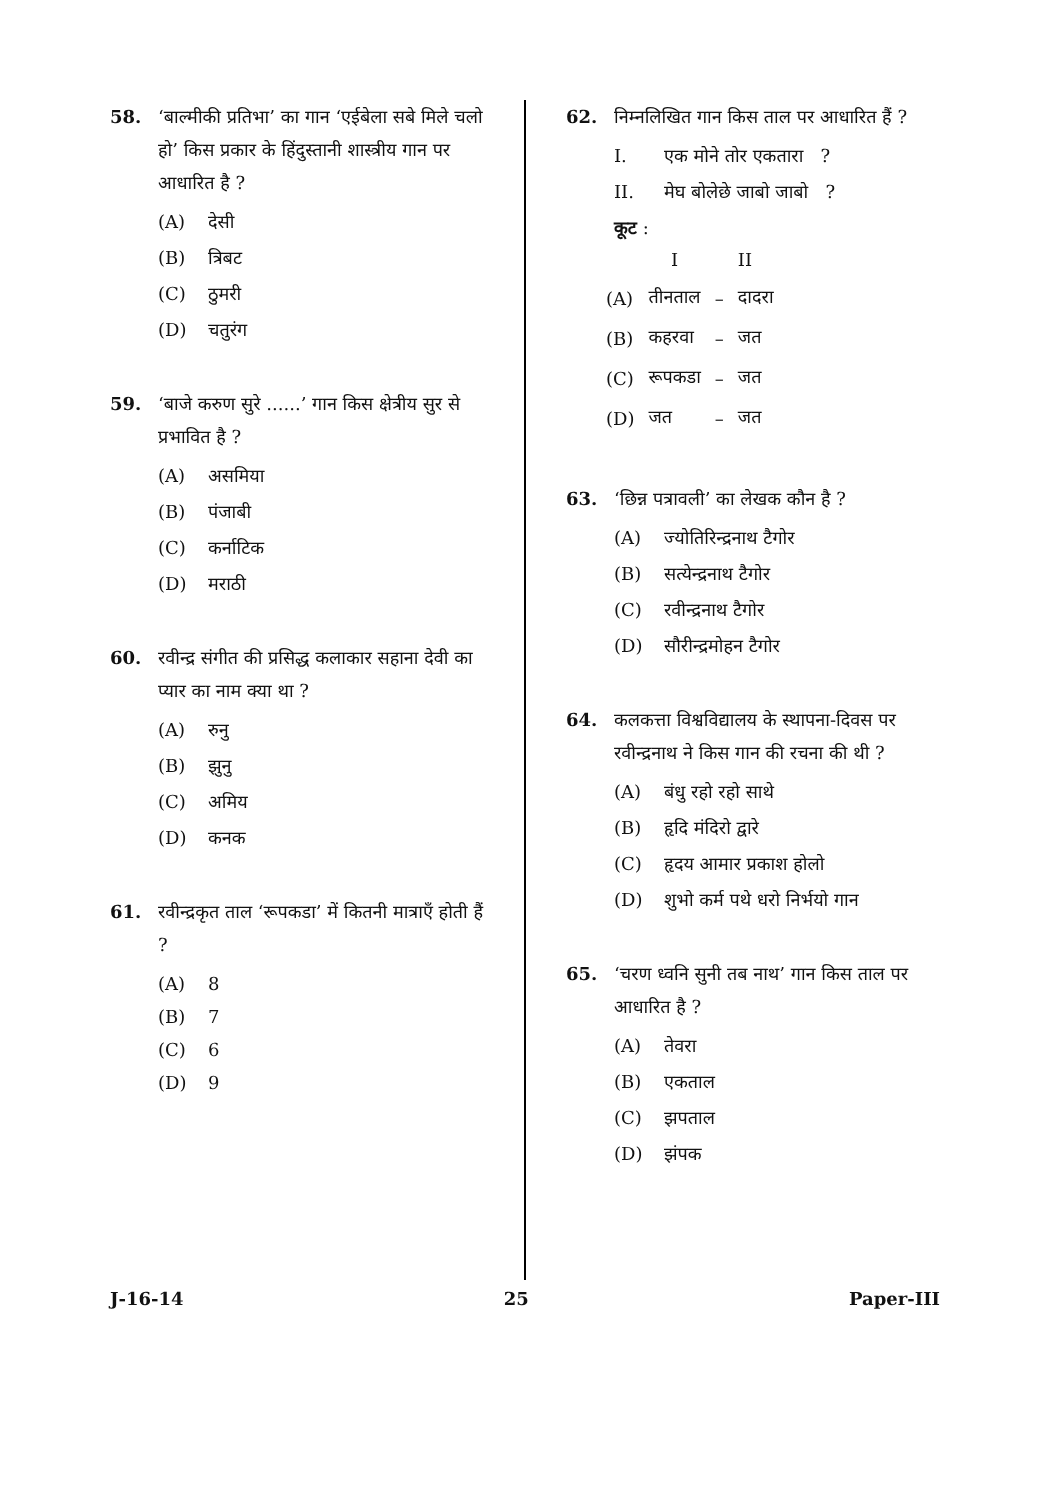58. ‘बाल्मीकी प्रतिभा’ का गान ‘एईबेला सबे मिले चलो हो’ किस प्रकार के हिंदुस्तानी शास्त्रीय गान पर आधारित है ?
(A) देसी
(B) त्रिबट
(C) ठुमरी
(D) चतुरंग
59. ‘बाजे करुण सुरे ......’ गान किस क्षेत्रीय सुर से प्रभावित है ?
(A) असमिया
(B) पंजाबी
(C) कर्नाटिक
(D) मराठी
60. रवीन्द्र संगीत की प्रसिद्ध कलाकार सहाना देवी का प्यार का नाम क्या था ?
(A) रुनु
(B) झुनु
(C) अमिय
(D) कनक
61. रवीन्द्रकृत ताल ‘रूपकडा’ में कितनी मात्राएँ होती हैं ?
(A) 8
(B) 7
(C) 6
(D) 9
62. निम्नलिखित गान किस ताल पर आधारित हैं ?
I. एक मोने तोर एकतारा ?
II. मेघ बोलेछे जाबो जाबो ?
कूट :
| | I | | II |
| (A) | तीनताल | – | दादरा |
| (B) | कहरवा | – | जत |
| (C) | रूपकडा | – | जत |
| (D) | जत | – | जत |
63. ‘छिन्न पत्रावली’ का लेखक कौन है ?
(A) ज्योतिरिन्द्रनाथ टैगोर
(B) सत्येन्द्रनाथ टैगोर
(C) रवीन्द्रनाथ टैगोर
(D) सौरीन्द्रमोहन टैगोर
64. कलकत्ता विश्वविद्यालय के स्थापना-दिवस पर रवीन्द्रनाथ ने किस गान की रचना की थी ?
(A) बंधु रहो रहो साथे
(B) हृदि मंदिरो द्वारे
(C) हृदय आमार प्रकाश होलो
(D) शुभो कर्म पथे धरो निर्भयो गान
65. ‘चरण ध्वनि सुनी तब नाथ’ गान किस ताल पर आधारित है ?
(A) तेवरा
(B) एकताल
(C) झपताल
(D) झंपक
J-16-14 25 Paper-III